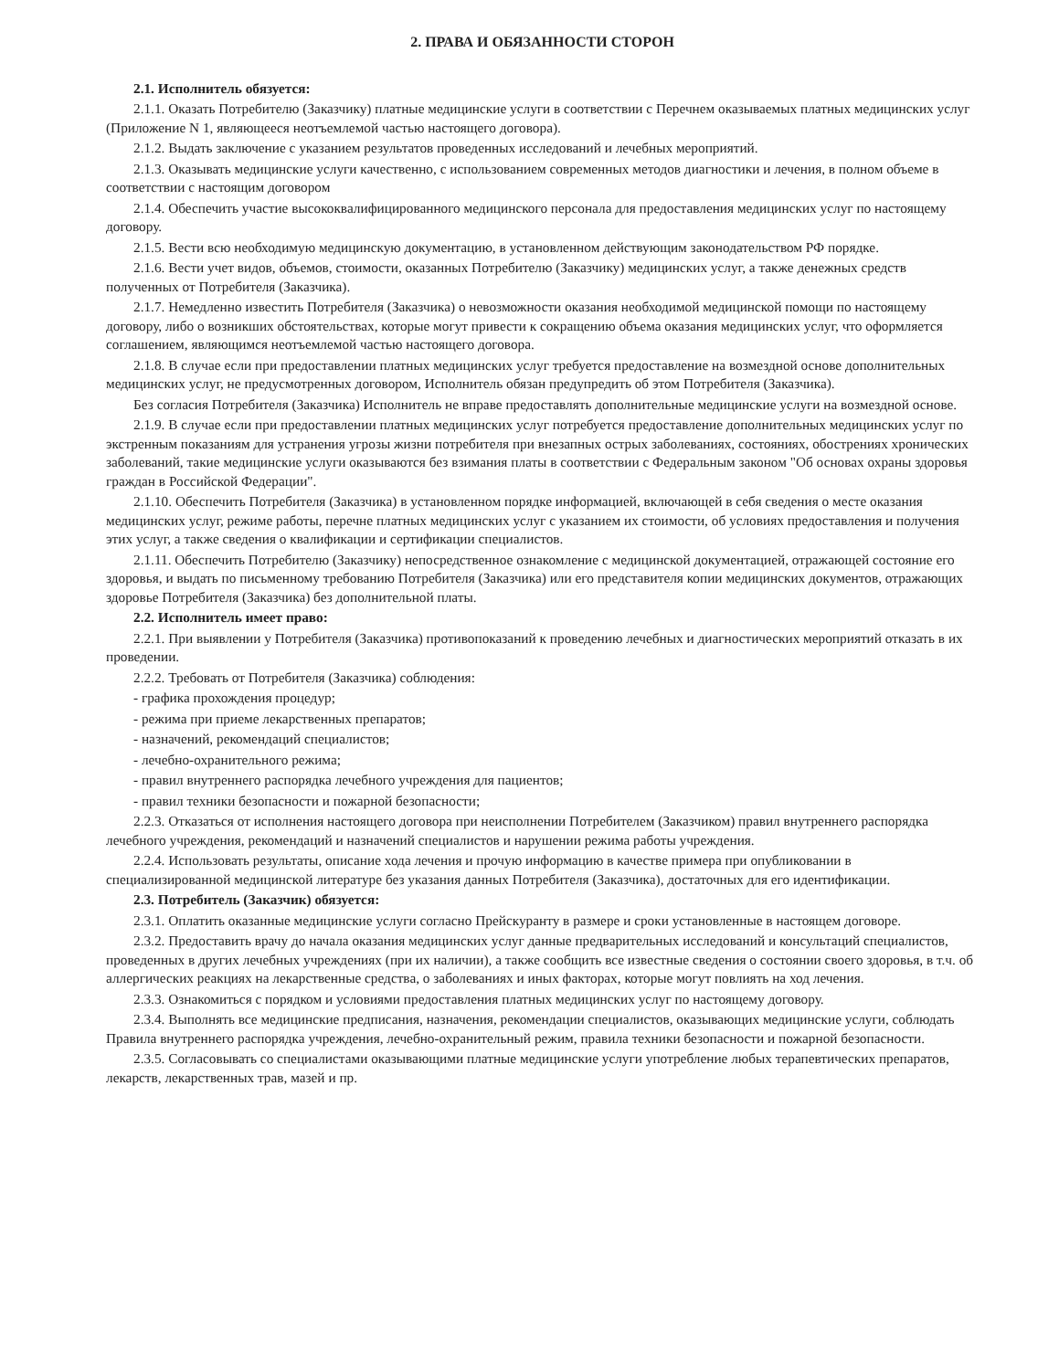2. ПРАВА И ОБЯЗАННОСТИ СТОРОН
2.1. Исполнитель обязуется:
2.1.1. Оказать Потребителю (Заказчику) платные медицинские услуги в соответствии с Перечнем оказываемых платных медицинских услуг (Приложение N 1, являющееся неотъемлемой частью настоящего договора).
2.1.2. Выдать заключение с указанием результатов проведенных исследований и лечебных мероприятий.
2.1.3. Оказывать медицинские услуги качественно, с использованием современных методов диагностики и лечения, в полном объеме в соответствии с настоящим договором
2.1.4. Обеспечить участие высококвалифицированного медицинского персонала для предоставления медицинских услуг по настоящему договору.
2.1.5. Вести всю необходимую медицинскую документацию, в установленном действующим законодательством РФ порядке.
2.1.6. Вести учет видов, объемов, стоимости, оказанных Потребителю (Заказчику) медицинских услуг, а также денежных средств полученных от Потребителя (Заказчика).
2.1.7. Немедленно известить Потребителя (Заказчика) о невозможности оказания необходимой медицинской помощи по настоящему договору, либо о возникших обстоятельствах, которые могут привести к сокращению объема оказания медицинских услуг, что оформляется соглашением, являющимся неотъемлемой частью настоящего договора.
2.1.8. В случае если при предоставлении платных медицинских услуг требуется предоставление на возмездной основе дополнительных медицинских услуг, не предусмотренных договором, Исполнитель обязан предупредить об этом Потребителя (Заказчика).
Без согласия Потребителя (Заказчика) Исполнитель не вправе предоставлять дополнительные медицинские услуги на возмездной основе.
2.1.9. В случае если при предоставлении платных медицинских услуг потребуется предоставление дополнительных медицинских услуг по экстренным показаниям для устранения угрозы жизни потребителя при внезапных острых заболеваниях, состояниях, обострениях хронических заболеваний, такие медицинские услуги оказываются без взимания платы в соответствии с Федеральным законом "Об основах охраны здоровья граждан в Российской Федерации".
2.1.10. Обеспечить Потребителя (Заказчика) в установленном порядке информацией, включающей в себя сведения о месте оказания медицинских услуг, режиме работы, перечне платных медицинских услуг с указанием их стоимости, об условиях предоставления и получения этих услуг, а также сведения о квалификации и сертификации специалистов.
2.1.11. Обеспечить Потребителю (Заказчику) непосредственное ознакомление с медицинской документацией, отражающей состояние его здоровья, и выдать по письменному требованию Потребителя (Заказчика) или его представителя копии медицинских документов, отражающих здоровье Потребителя (Заказчика) без дополнительной платы.
2.2. Исполнитель имеет право:
2.2.1. При выявлении у Потребителя (Заказчика) противопоказаний к проведению лечебных и диагностических мероприятий отказать в их проведении.
2.2.2. Требовать от Потребителя (Заказчика) соблюдения:
- графика прохождения процедур;
- режима при приеме лекарственных препаратов;
- назначений, рекомендаций специалистов;
- лечебно-охранительного режима;
- правил внутреннего распорядка лечебного учреждения для пациентов;
- правил техники безопасности и пожарной безопасности;
2.2.3. Отказаться от исполнения настоящего договора при неисполнении Потребителем (Заказчиком) правил внутреннего распорядка лечебного учреждения, рекомендаций и назначений специалистов и нарушении режима работы учреждения.
2.2.4. Использовать результаты, описание хода лечения и прочую информацию в качестве примера при опубликовании в специализированной медицинской литературе без указания данных Потребителя (Заказчика), достаточных для его идентификации.
2.3. Потребитель (Заказчик) обязуется:
2.3.1. Оплатить оказанные медицинские услуги согласно Прейскуранту в размере и сроки установленные в настоящем договоре.
2.3.2. Предоставить врачу до начала оказания медицинских услуг данные предварительных исследований и консультаций специалистов, проведенных в других лечебных учреждениях (при их наличии), а также сообщить все известные сведения о состоянии своего здоровья, в т.ч. об аллергических реакциях на лекарственные средства, о заболеваниях и иных факторах, которые могут повлиять на ход лечения.
2.3.3. Ознакомиться с порядком и условиями предоставления платных медицинских услуг по настоящему договору.
2.3.4. Выполнять все медицинские предписания, назначения, рекомендации специалистов, оказывающих медицинские услуги, соблюдать Правила внутреннего распорядка учреждения, лечебно-охранительный режим, правила техники безопасности и пожарной безопасности.
2.3.5. Согласовывать со специалистами оказывающими платные медицинские услуги употребление любых терапевтических препаратов, лекарств, лекарственных трав, мазей и пр.